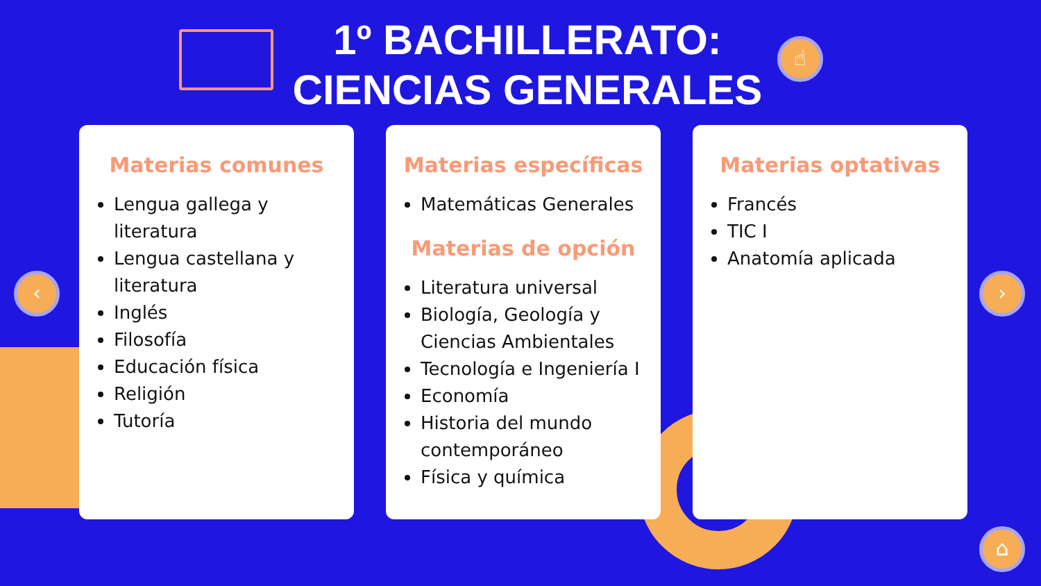1º BACHILLERATO:
CIENCIAS GENERALES
☝
Materias comunes
Lengua gallega y literatura
Lengua castellana y literatura
Inglés
Filosofía
Educación física
Religión
Tutoría
Materias específicas
Matemáticas Generales
Materias de opción
Literatura universal
Biología, Geología y Ciencias Ambientales
Tecnología e Ingeniería I
Economía
Historia del mundo contemporáneo
Física y química
Materias optativas
Francés
TIC I
Anatomía aplicada
‹ ›
⌂